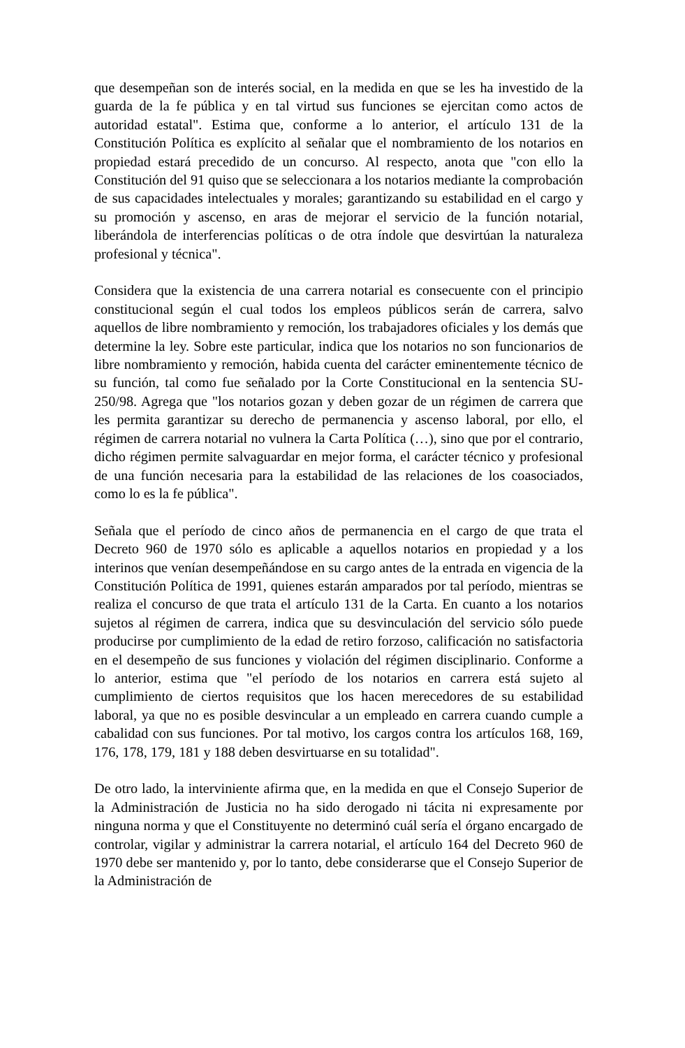que desempeñan son de interés social, en la medida en que se les ha investido de la guarda de la fe pública y en tal virtud sus funciones se ejercitan como actos de autoridad estatal". Estima que, conforme a lo anterior, el artículo 131 de la Constitución Política es explícito al señalar que el nombramiento de los notarios en propiedad estará precedido de un concurso. Al respecto, anota que "con ello la Constitución del 91 quiso que se seleccionara a los notarios mediante la comprobación de sus capacidades intelectuales y morales; garantizando su estabilidad en el cargo y su promoción y ascenso, en aras de mejorar el servicio de la función notarial, liberándola de interferencias políticas o de otra índole que desvirtúan la naturaleza profesional y técnica".
Considera que la existencia de una carrera notarial es consecuente con el principio constitucional según el cual todos los empleos públicos serán de carrera, salvo aquellos de libre nombramiento y remoción, los trabajadores oficiales y los demás que determine la ley. Sobre este particular, indica que los notarios no son funcionarios de libre nombramiento y remoción, habida cuenta del carácter eminentemente técnico de su función, tal como fue señalado por la Corte Constitucional en la sentencia SU-250/98. Agrega que "los notarios gozan y deben gozar de un régimen de carrera que les permita garantizar su derecho de permanencia y ascenso laboral, por ello, el régimen de carrera notarial no vulnera la Carta Política (…), sino que por el contrario, dicho régimen permite salvaguardar en mejor forma, el carácter técnico y profesional de una función necesaria para la estabilidad de las relaciones de los coasociados, como lo es la fe pública".
Señala que el período de cinco años de permanencia en el cargo de que trata el Decreto 960 de 1970 sólo es aplicable a aquellos notarios en propiedad y a los interinos que venían desempeñándose en su cargo antes de la entrada en vigencia de la Constitución Política de 1991, quienes estarán amparados por tal período, mientras se realiza el concurso de que trata el artículo 131 de la Carta. En cuanto a los notarios sujetos al régimen de carrera, indica que su desvinculación del servicio sólo puede producirse por cumplimiento de la edad de retiro forzoso, calificación no satisfactoria en el desempeño de sus funciones y violación del régimen disciplinario. Conforme a lo anterior, estima que "el período de los notarios en carrera está sujeto al cumplimiento de ciertos requisitos que los hacen merecedores de su estabilidad laboral, ya que no es posible desvincular a un empleado en carrera cuando cumple a cabalidad con sus funciones. Por tal motivo, los cargos contra los artículos 168, 169, 176, 178, 179, 181 y 188 deben desvirtuarse en su totalidad".
De otro lado, la interviniente afirma que, en la medida en que el Consejo Superior de la Administración de Justicia no ha sido derogado ni tácita ni expresamente por ninguna norma y que el Constituyente no determinó cuál sería el órgano encargado de controlar, vigilar y administrar la carrera notarial, el artículo 164 del Decreto 960 de 1970 debe ser mantenido y, por lo tanto, debe considerarse que el Consejo Superior de la Administración de